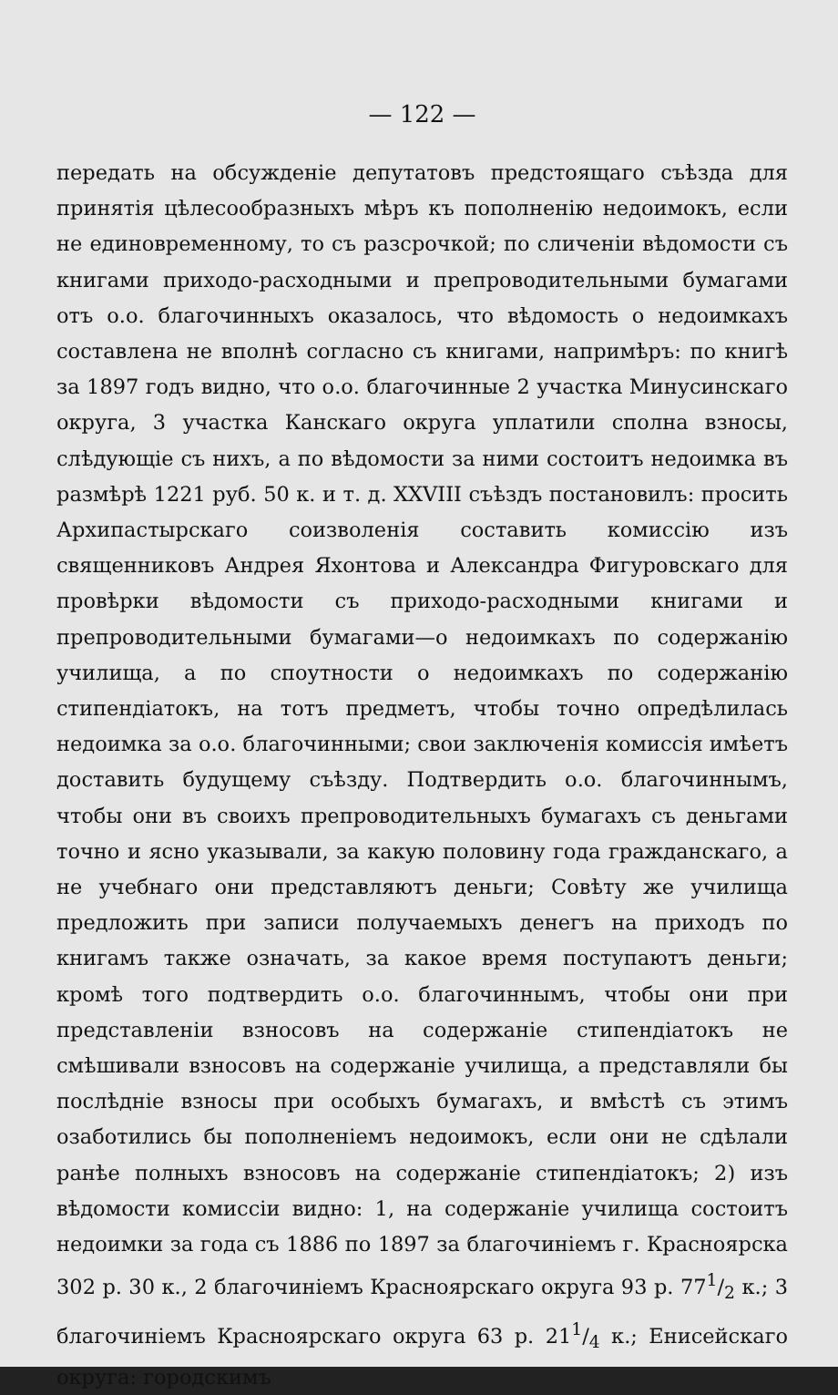— 122 —
передать на обсужденіе депутатовъ предстоящаго съѣзда для принятія цѣлесообразныхъ мѣръ къ пополненію недоимокъ, если не единовременному, то съ разсрочкой; по сличеніи вѣдомости съ книгами приходо-расходными и препроводительными бумагами отъ о.о. благочинныхъ оказалось, что вѣдомость о недоимкахъ составлена не вполнѣ согласно съ книгами, напримѣръ: по книгѣ за 1897 годъ видно, что о.о. благочинные 2 участка Минусинскаго округа, 3 участка Канскаго округа уплатили сполна взносы, слѣдующіе съ нихъ, а по вѣдомости за ними состоитъ недоимка въ размѣрѣ 1221 руб. 50 к. и т. д. XXVIII съѣздъ постановилъ: просить Архипастырскаго соизволенія составить комиссію изъ священниковъ Андрея Яхонтова и Александра Фигуровскаго для провѣрки вѣдомости съ приходо-расходными книгами и препроводительными бумагами—о недоимкахъ по содержанію училища, а по споутности о недоимкахъ по содержанію стипендіатокъ, на тотъ предметъ, чтобы точно опредѣлилась недоимка за о.о. благочинными; свои заключенія комиссія имѣетъ доставить будущему съѣзду. Подтвердить о.о. благочиннымъ, чтобы они въ своихъ препроводительныхъ бумагахъ съ деньгами точно и ясно указывали, за какую половину года гражданскаго, а не учебнаго они представляютъ деньги; Совѣту же училища предложить при записи получаемыхъ денегъ на приходъ по книгамъ также означать, за какое время поступаютъ деньги; кромѣ того подтвердить о.о. благочиннымъ, чтобы они при представленіи взносовъ на содержаніе стипендіатокъ не смѣшивали взносовъ на содержаніе училища, а представляли бы послѣдніе взносы при особыхъ бумагахъ, и вмѣстѣ съ этимъ озаботились бы пополненіемъ недоимокъ, если они не сдѣлали ранѣе полныхъ взносовъ на содержаніе стипендіатокъ; 2) изъ вѣдомости комиссіи видно: 1, на содержаніе училища состоитъ недоимки за года съ 1886 по 1897 за благочиніемъ г. Красноярска 302 р. 30 к., 2 благочиніемъ Красноярскаго округа 93 р. 771/2 к.; 3 благочиніемъ Красноярскаго округа 63 р. 211/4 к.; Енисейскаго округа: городскимъ